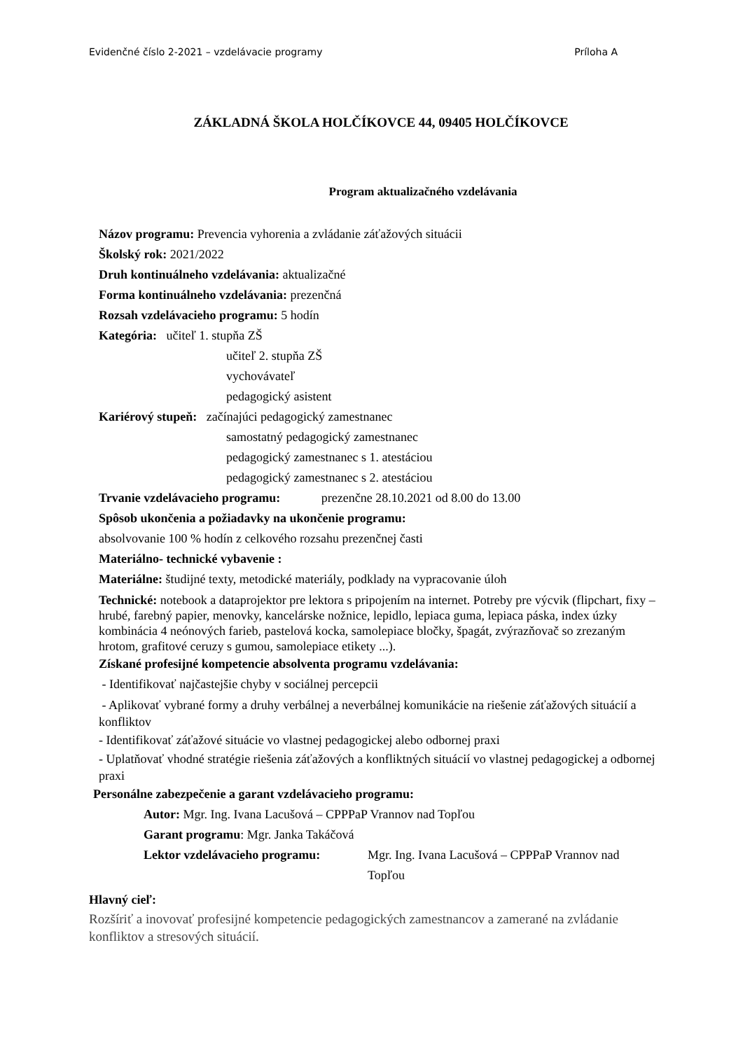Evidenčné číslo 2-2021 – vzdelávacie programy Príloha A
ZÁKLADNÁ ŠKOLA HOLČÍKOVCE 44, 09405 HOLČÍKOVCE
Program aktualizačného vzdelávania
Názov programu: Prevencia vyhorenia a zvládanie záťažových situácii
Školský rok: 2021/2022
Druh kontinuálneho vzdelávania: aktualizačné
Forma kontinuálneho vzdelávania: prezenčná
Rozsah vzdelávacieho programu: 5 hodín
Kategória: učiteľ 1. stupňa ZŠ
učiteľ 2. stupňa ZŠ
vychovávateľ
pedagogický asistent
Kariérový stupeň: začínajúci pedagogický zamestnanec
samostatný pedagogický zamestnanec
pedagogický zamestnanec s 1. atestáciou
pedagogický zamestnanec s 2. atestáciou
Trvanie vzdelávacieho programu: prezenčne 28.10.2021 od 8.00 do 13.00
Spôsob ukončenia a požiadavky na ukončenie programu:
absolvovanie 100 % hodín z celkového rozsahu prezenčnej časti
Materiálno- technické vybavenie :
Materiálne: študijné texty, metodické materiály, podklady na vypracovanie úloh
Technické: notebook a dataprojektor pre lektora s pripojením na internet. Potreby pre výcvik (flipchart, fixy – hrubé, farebný papier, menovky, kancelárske nožnice, lepidlo, lepiaca guma, lepiaca páska, index úzky kombinácia 4 neónových farieb, pastelová kocka, samolepiace bločky, špagát, zvýrazňovač so zrezaným hrotom, grafitové ceruzy s gumou, samolepiace etikety ...).
Získané profesijné kompetencie absolventa programu vzdelávania:
- Identifikovať najčastejšie chyby v sociálnej percepcii
- Aplikovať vybrané formy a druhy verbálnej a neverbálnej komunikácie na riešenie záťažových situácií a konfliktov
- Identifikovať záťažové situácie vo vlastnej pedagogickej alebo odbornej praxi
- Uplatňovať vhodné stratégie riešenia záťažových a konfliktných situácií vo vlastnej pedagogickej a odbornej praxi
Personálne zabezpečenie a garant vzdelávacieho programu:
Autor: Mgr. Ing. Ivana Lacušová – CPPPaP Vrannov nad Topľou
Garant programu: Mgr. Janka Takáčová
Lektor vzdelávacieho programu: Mgr. Ing. Ivana Lacušová – CPPPaP Vrannov nad Topľou
Hlavný cieľ:
Rozšíriť a inovovať profesijné kompetencie pedagogických zamestnancov a zamerané na zvládanie konfliktov a stresových situácií.